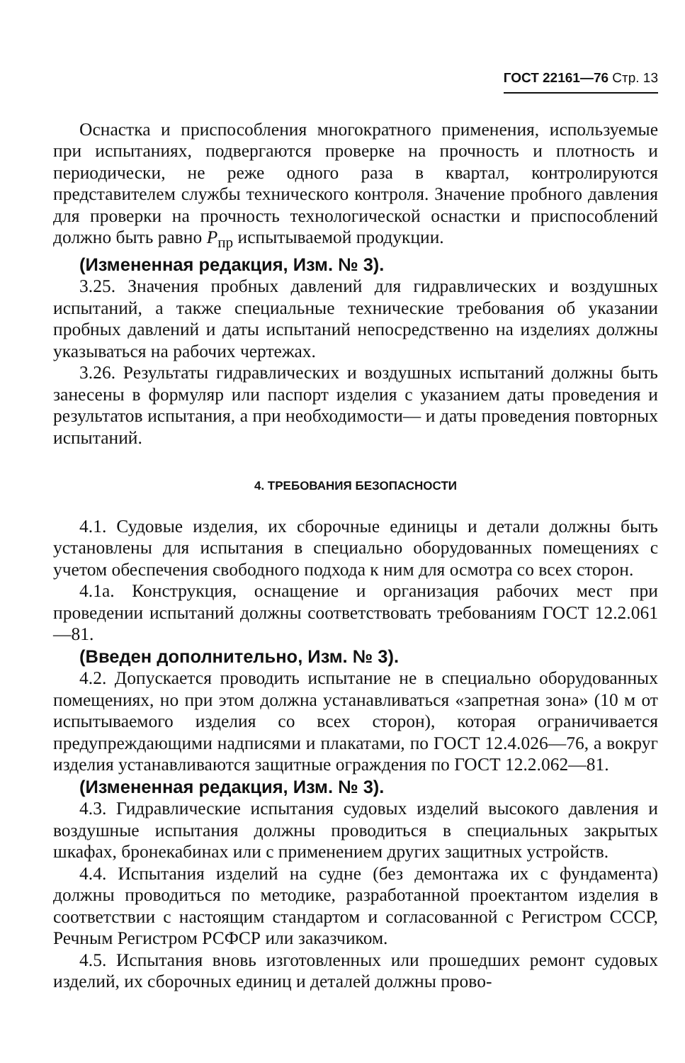ГОСТ 22161—76 Стр. 13
Оснастка и приспособления многократного применения, используемые при испытаниях, подвергаются проверке на прочность и плотность и периодически, не реже одного раза в квартал, контролируются представителем службы технического контроля. Значение пробного давления для проверки на прочность технологической оснастки и приспособлений должно быть равно Р<sub>пр</sub> испытываемой продукции.
(Измененная редакция, Изм. № 3).
3.25. Значения пробных давлений для гидравлических и воздушных испытаний, а также специальные технические требования об указании пробных давлений и даты испытаний непосредственно на изделиях должны указываться на рабочих чертежах.
3.26. Результаты гидравлических и воздушных испытаний должны быть занесены в формуляр или паспорт изделия с указанием даты проведения и результатов испытания, а при необходимости— и даты проведения повторных испытаний.
4. ТРЕБОВАНИЯ БЕЗОПАСНОСТИ
4.1. Судовые изделия, их сборочные единицы и детали должны быть установлены для испытания в специально оборудованных помещениях с учетом обеспечения свободного подхода к ним для осмотра со всех сторон.
4.1а. Конструкция, оснащение и организация рабочих мест при проведении испытаний должны соответствовать требованиям ГОСТ 12.2.061—81.
(Введен дополнительно, Изм. № 3).
4.2. Допускается проводить испытание не в специально оборудованных помещениях, но при этом должна устанавливаться «запретная зона» (10 м от испытываемого изделия со всех сторон), которая ограничивается предупреждающими надписями и плакатами, по ГОСТ 12.4.026—76, а вокруг изделия устанавливаются защитные ограждения по ГОСТ 12.2.062—81.
(Измененная редакция, Изм. № 3).
4.3. Гидравлические испытания судовых изделий высокого давления и воздушные испытания должны проводиться в специальных закрытых шкафах, бронекабинах или с применением других защитных устройств.
4.4. Испытания изделий на судне (без демонтажа их с фундамента) должны проводиться по методике, разработанной проектантом изделия в соответствии с настоящим стандартом и согласованной с Регистром СССР, Речным Регистром РСФСР или заказчиком.
4.5. Испытания вновь изготовленных или прошедших ремонт судовых изделий, их сборочных единиц и деталей должны прово-